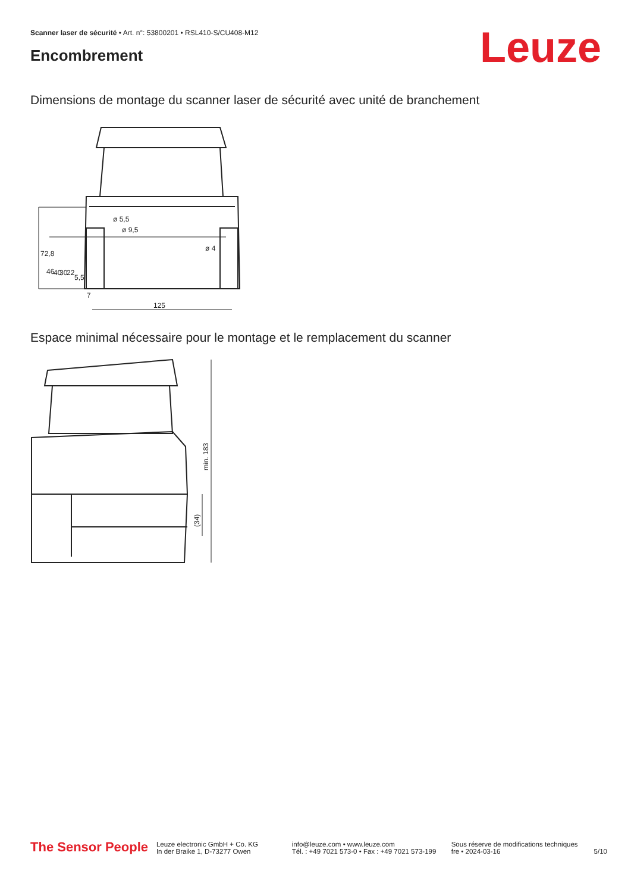Scanner laser de sécurité • Art. n°: 53800201 • RSL410-S/CU408-M12
Encombrement Leuze
Dimensions de montage du scanner laser de sécurité avec unité de branchement
125
ø 4
ø 5,5
ø 9,5
72,8
46
40
30
22
5,5
7
Espace minimal nécessaire pour le montage et le remplacement du scanner
min. 183
(34)
The Sensor People
Leuze electronic GmbH + Co. KG
In der Braike 1, D-73277 Owen
info@leuze.com • www.leuze.com
Tél. : +49 7021 573-0 • Fax : +49 7021 573-199
Sous réserve de modifications techniques
fre • 2024-03-16
5/10